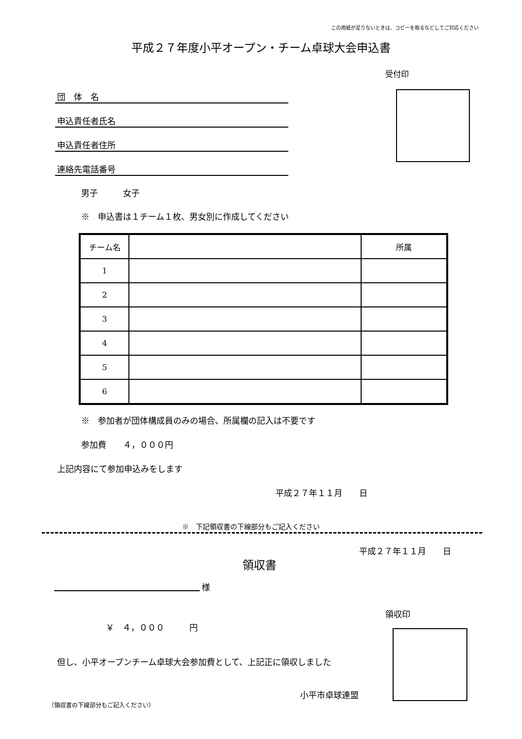この用紙が足りないときは、コピーを取るなどしてご対応ください
平成２７年度小平オープン・チーム卓球大会申込書
受付印
団　体　名
申込責任者氏名
申込責任者住所
連絡先電話番号
男子　　　女子
※　申込書は１チーム１枚、男女別に作成してください
| チーム名 | | 所属 |
| --- | --- | --- |
| 1 | | |
| 2 | | |
| 3 | | |
| 4 | | |
| 5 | | |
| 6 | | |
※　参加者が団体構成員のみの場合、所属欄の記入は不要です
参加費　　４，０００円
上記内容にて参加申込みをします
平成２７年１１月　　日
※　下記領収書の下線部分もご記入ください
平成２７年１１月　　日
領収書
様
領収印
￥　４，０００　　　円
但し、小平オープンチーム卓球大会参加費として、上記正に領収しました
小平市卓球連盟
（領収書の下線部分もご記入ください）